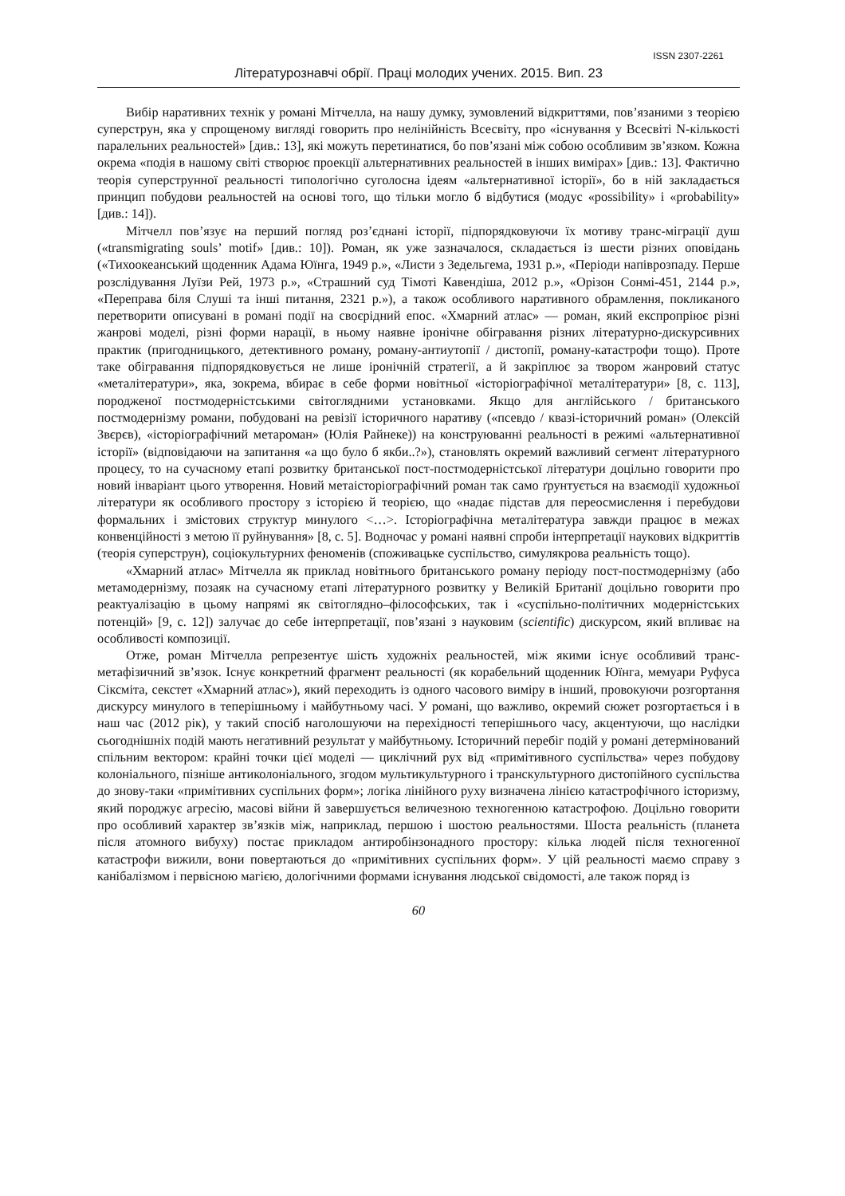ISSN 2307-2261
Літературознавчі обрії. Праці молодих учених. 2015. Вип. 23
Вибір наративних технік у романі Мітчелла, на нашу думку, зумовлений відкриттями, пов’язаними з теорією суперструн, яка у спрощеному вигляді говорить про нелінійність Всесвіту, про «існування у Всесвіті N-кількості паралельних реальностей» [див.: 13], які можуть перетинатися, бо пов’язані між собою особливим зв’язком. Кожна окрема «подія в нашому світі створює проекції альтернативних реальностей в інших вимірах» [див.: 13]. Фактично теорія суперструнної реальності типологічно суголосна ідеям «альтернативної історії», бо в ній закладається принцип побудови реальностей на основі того, що тільки могло б відбутися (модус «possibility» і «probability» [див.: 14]).
Мітчелл пов’язує на перший погляд роз’єднані історії, підпорядковуючи їх мотиву транс-міграції душ («transmigrating souls’ motif» [див.: 10]). Роман, як уже зазначалося, складається із шести різних оповідань («Тихоокеанський щоденник Адама Юїнга, 1949 р.», «Листи з Зедельгема, 1931 р.», «Періоди напіврозпаду. Перше розслідування Луїзи Рей, 1973 р.», «Страшний суд Тімоті Кавендіша, 2012 р.», «Орізон Сонмі-451, 2144 р.», «Переправа біля Слуші та інші питання, 2321 р.»), а також особливого наративного обрамлення, покликаного перетворити описувані в романі події на своєрідний епос. «Хмарний атлас» — роман, який експропріює різні жанрові моделі, різні форми нарації, в ньому наявне іронічне обігравання різних літературно-дискурсивних практик (пригодницького, детективного роману, роману-антиутопії / дистопії, роману-катастрофи тощо). Проте таке обігравання підпорядковується не лише іронічній стратегії, а й закріплює за твором жанровий статус «металітератури», яка, зокрема, вбирає в себе форми новітньої «історіографічної металітератури» [8, с. 113], породженої постмодерністськими світоглядними установками. Якщо для англійського / британського постмодернізму романи, побудовані на ревізії історичного наративу («псевдо / квазі-історичний роман» (Олексій Звєрєв), «історіографічний метароман» (Юлія Райнеке)) на конструюванні реальності в режимі «альтернативної історії» (відповідаючи на запитання «а що було б якби..?»), становлять окремий важливий сегмент літературного процесу, то на сучасному етапі розвитку британської пост-постмодерністської літератури доцільно говорити про новий інваріант цього утворення. Новий метаісторіографічний роман так само ґрунтується на взаємодії художньої літератури як особливого простору з історією й теорією, що «надає підстав для переосмислення і перебудови формальних і змістових структур минулого <…>. Історіографічна металітература завжди працює в межах конвенційності з метою її руйнування» [8, с. 5]. Водночас у романі наявні спроби інтерпретації наукових відкриттів (теорія суперструн), соціокультурних феноменів (споживацьке суспільство, симулякрова реальність тощо).
«Хмарний атлас» Мітчелла як приклад новітнього британського роману періоду пост-постмодернізму (або метамодернізму, позаяк на сучасному етапі літературного розвитку у Великій Британії доцільно говорити про реактуалізацію в цьому напрямі як світоглядно–філософських, так і «суспільно-політичних модерністських потенцій» [9, с. 12]) залучає до себе інтерпретації, пов’язані з науковим (scientific) дискурсом, який впливає на особливості композиції.
Отже, роман Мітчелла репрезентує шість художніх реальностей, між якими існує особливий транс-метафізичний зв’язок. Існує конкретний фрагмент реальності (як корабельний щоденник Юїнга, мемуари Руфуса Сіксміта, секстет «Хмарний атлас»), який переходить із одного часового виміру в інший, провокуючи розгортання дискурсу минулого в теперішньому і майбутньому часі. У романі, що важливо, окремий сюжет розгортається і в наш час (2012 рік), у такий спосіб наголошуючи на перехідності теперішнього часу, акцентуючи, що наслідки сьогоднішніх подій мають негативний результат у майбутньому. Історичний перебіг подій у романі детермінований спільним вектором: крайні точки цієї моделі — циклічний рух від «примітивного суспільства» через побудову колоніального, пізніше антиколоніального, згодом мультикультурного і транскультурного дистопійного суспільства до знову-таки «примітивних суспільних форм»; логіка лінійного руху визначена лінією катастрофічного історизму, який породжує агресію, масові війни й завершується величезною техногенною катастрофою. Доцільно говорити про особливий характер зв’язків між, наприклад, першою і шостою реальностями. Шоста реальність (планета після атомного вибуху) постає прикладом антиробінзонадного простору: кілька людей після техногенної катастрофи вижили, вони повертаються до «примітивних суспільних форм». У цій реальності маємо справу з канібалізмом і первісною магією, дологічними формами існування людської свідомості, але також поряд із
60